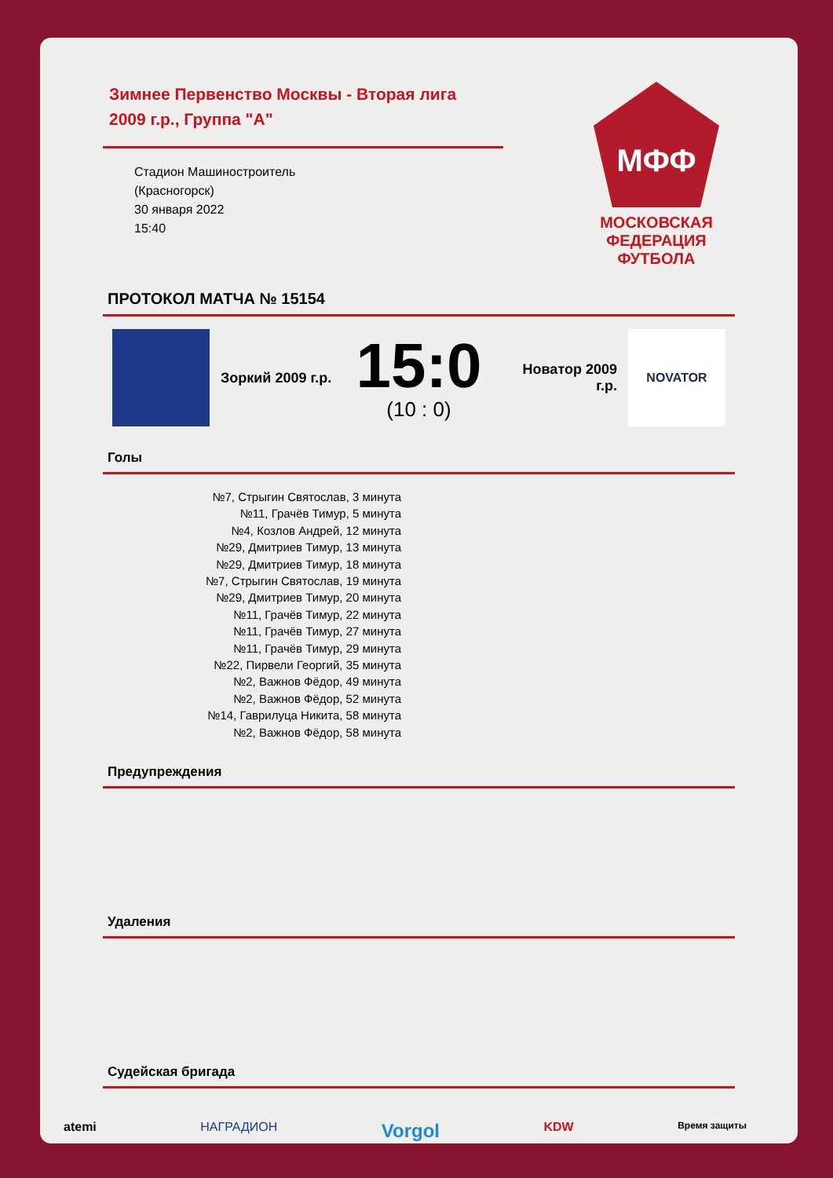Зимнее Первенство Москвы - Вторая лига
2009 г.р., Группа "А"
Стадион Машиностроитель
(Красногорск)
30 января 2022
15:40
МФФ
МОСКОВСКАЯ
ФЕДЕРАЦИЯ
ФУТБОЛА
ПРОТОКОЛ МАТЧА № 15154
Зоркий 2009 г.р.
15:0
(10 : 0)
Новатор 2009 г.р.
NOVATOR
Голы
№7, Стрыгин Святослав, 3 минута
№11, Грачёв Тимур, 5 минута
№4, Козлов Андрей, 12 минута
№29, Дмитриев Тимур, 13 минута
№29, Дмитриев Тимур, 18 минута
№7, Стрыгин Святослав, 19 минута
№29, Дмитриев Тимур, 20 минута
№11, Грачёв Тимур, 22 минута
№11, Грачёв Тимур, 27 минута
№11, Грачёв Тимур, 29 минута
№22, Пирвели Георгий, 35 минута
№2, Важнов Фёдор, 49 минута
№2, Важнов Фёдор, 52 минута
№14, Гаврилуца Никита, 58 минута
№2, Важнов Фёдор, 58 минута
Предупреждения
Удаления
Судейская бригада
atemi НАГРАДИОН Vorgol KDW Время защиты